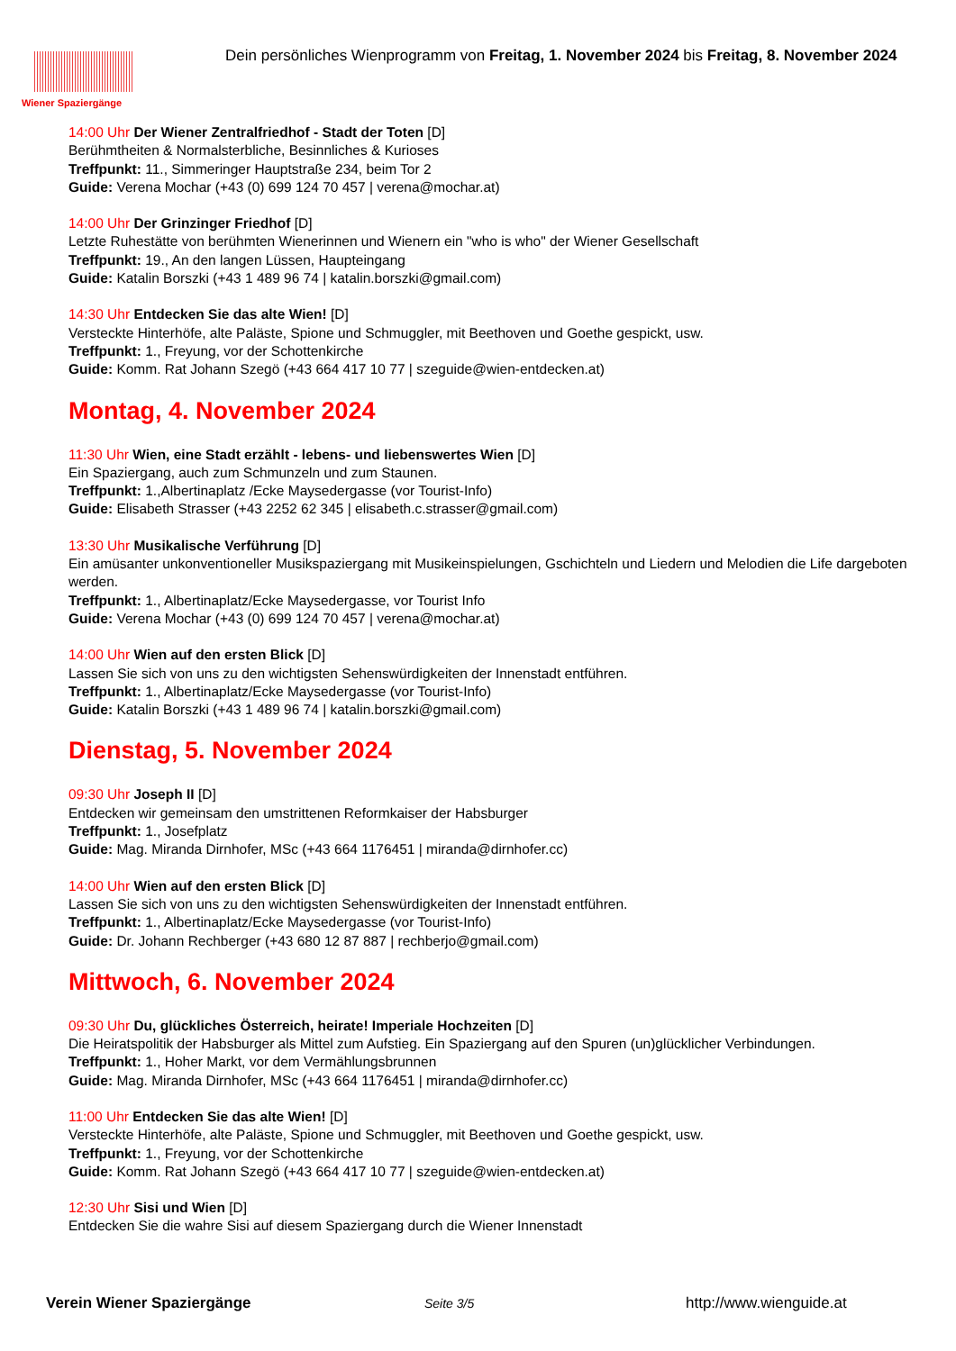Wiener Spaziergänge
Dein persönliches Wienprogramm von Freitag, 1. November 2024 bis Freitag, 8. November 2024
14:00 Uhr Der Wiener Zentralfriedhof - Stadt der Toten [D]
Berühmtheiten & Normalsterbliche, Besinnliches & Kurioses
Treffpunkt: 11., Simmeringer Hauptstraße 234, beim Tor 2
Guide: Verena Mochar (+43 (0) 699 124 70 457 | verena@mochar.at)
14:00 Uhr Der Grinzinger Friedhof [D]
Letzte Ruhestätte von berühmten Wienerinnen und Wienern ein "who is who" der Wiener Gesellschaft
Treffpunkt: 19., An den langen Lüssen, Haupteingang
Guide: Katalin Borszki (+43 1 489 96 74 | katalin.borszki@gmail.com)
14:30 Uhr Entdecken Sie das alte Wien! [D]
Versteckte Hinterhöfe, alte Paläste, Spione und Schmuggler, mit Beethoven und Goethe gespickt, usw.
Treffpunkt: 1., Freyung, vor der Schottenkirche
Guide: Komm. Rat Johann Szegö (+43 664 417 10 77 | szeguide@wien-entdecken.at)
Montag, 4. November 2024
11:30 Uhr Wien, eine Stadt erzählt - lebens- und liebenswertes Wien [D]
Ein Spaziergang, auch zum Schmunzeln und zum Staunen.
Treffpunkt: 1.,Albertinaplatz /Ecke Maysedergasse (vor Tourist-Info)
Guide: Elisabeth Strasser (+43 2252 62 345 | elisabeth.c.strasser@gmail.com)
13:30 Uhr Musikalische Verführung [D]
Ein amüsanter unkonventioneller Musikspaziergang mit Musikeinspielungen, Gschichteln und Liedern und Melodien die Life dargeboten werden.
Treffpunkt: 1., Albertinaplatz/Ecke Maysedergasse, vor Tourist Info
Guide: Verena Mochar (+43 (0) 699 124 70 457 | verena@mochar.at)
14:00 Uhr Wien auf den ersten Blick [D]
Lassen Sie sich von uns zu den wichtigsten Sehenswürdigkeiten der Innenstadt entführen.
Treffpunkt: 1., Albertinaplatz/Ecke Maysedergasse (vor Tourist-Info)
Guide: Katalin Borszki (+43 1 489 96 74 | katalin.borszki@gmail.com)
Dienstag, 5. November 2024
09:30 Uhr Joseph II [D]
Entdecken wir gemeinsam den umstrittenen Reformkaiser der Habsburger
Treffpunkt: 1., Josefplatz
Guide: Mag. Miranda Dirnhofer, MSc (+43 664 1176451 | miranda@dirnhofer.cc)
14:00 Uhr Wien auf den ersten Blick [D]
Lassen Sie sich von uns zu den wichtigsten Sehenswürdigkeiten der Innenstadt entführen.
Treffpunkt: 1., Albertinaplatz/Ecke Maysedergasse (vor Tourist-Info)
Guide: Dr. Johann Rechberger (+43 680 12 87 887 | rechberjo@gmail.com)
Mittwoch, 6. November 2024
09:30 Uhr Du, glückliches Österreich, heirate! Imperiale Hochzeiten [D]
Die Heiratspolitik der Habsburger als Mittel zum Aufstieg. Ein Spaziergang auf den Spuren (un)glücklicher Verbindungen.
Treffpunkt: 1., Hoher Markt, vor dem Vermählungsbrunnen
Guide: Mag. Miranda Dirnhofer, MSc (+43 664 1176451 | miranda@dirnhofer.cc)
11:00 Uhr Entdecken Sie das alte Wien! [D]
Versteckte Hinterhöfe, alte Paläste, Spione und Schmuggler, mit Beethoven und Goethe gespickt, usw.
Treffpunkt: 1., Freyung, vor der Schottenkirche
Guide: Komm. Rat Johann Szegö (+43 664 417 10 77 | szeguide@wien-entdecken.at)
12:30 Uhr Sisi und Wien [D]
Entdecken Sie die wahre Sisi auf diesem Spaziergang durch die Wiener Innenstadt
Verein Wiener Spaziergänge Seite 3/5 http://www.wienguide.at